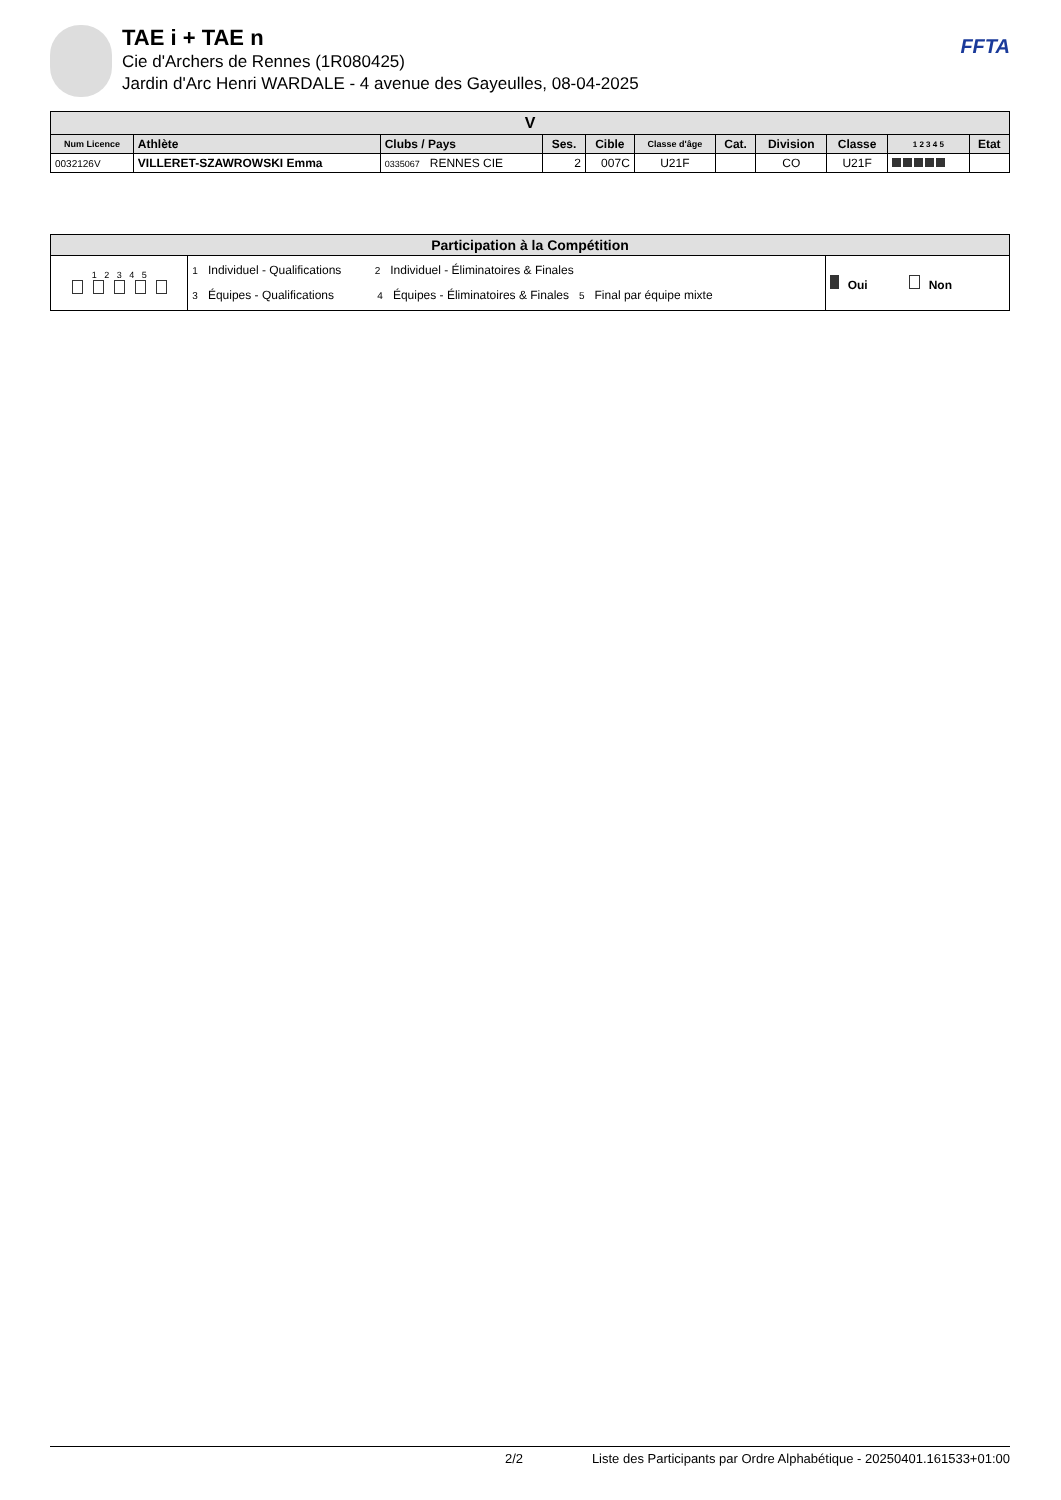TAE i + TAE n
Cie d'Archers de Rennes (1R080425)
Jardin d'Arc Henri WARDALE - 4 avenue des Gayeulles, 08-04-2025
FFTA
| V | | | | | | | | | | |
| --- | --- | --- | --- | --- | --- | --- | --- | --- | --- | --- |
| Num Licence | Athlète | Clubs / Pays | Ses. | Cible | Classe d'âge | Cat. | Division | Classe | 1 2 3 4 5 | Etat |
| 0032126V | VILLERET-SZAWROWSKI Emma | 0335067 RENNES CIE | 2 | 007C | U21F | | CO | U21F | | |
| Participation à la Compétition | | |
| --- | --- | --- |
| 1 2 3 4 5 | 1 Individuel - Qualifications 2 Individuel - Éliminatoires & Finales 3 Équipes - Qualifications 4 Équipes - Éliminatoires & Finales 5 Final par équipe mixte | Oui Non |
2/2 Liste des Participants par Ordre Alphabétique - 20250401.161533+01:00